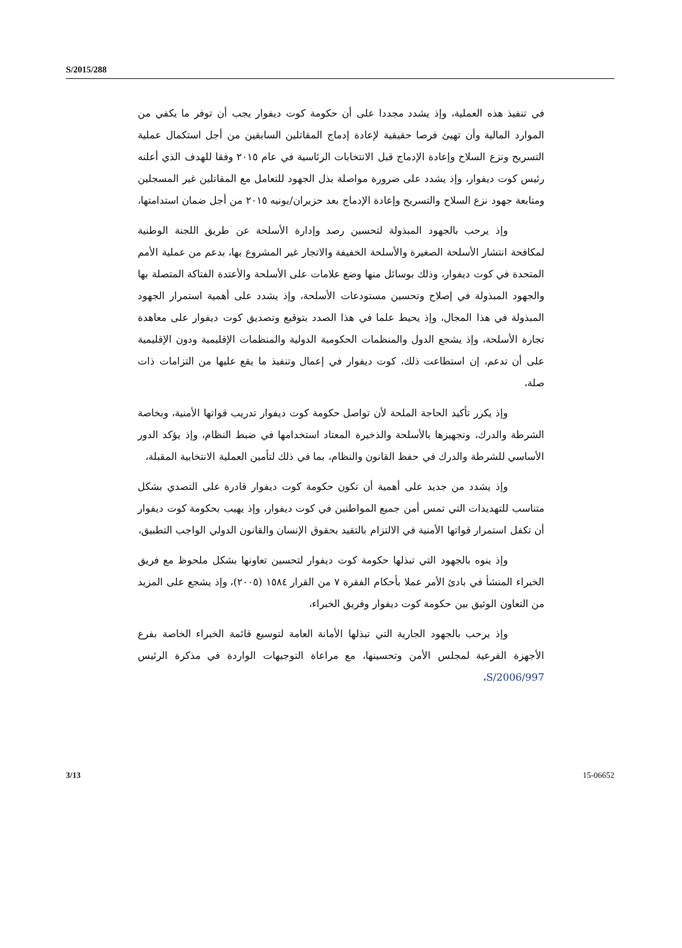S/2015/288
في تنفيذ هذه العملية، وإذ يشدد مجددا على أن حكومة كوت ديفوار يجب أن توفر ما يكفي من الموارد المالية وأن تهيئ فرصا حقيقية لإعادة إدماج المقاتلين السابقين من أجل استكمال عملية التسريح ونزع السلاح وإعادة الإدماج قبل الانتخابات الرئاسية في عام ٢٠١٥ وفقا للهدف الذي أعلنه رئيس كوت ديفوار، وإذ يشدد على ضرورة مواصلة بذل الجهود للتعامل مع المقاتلين غير المسجلين ومتابعة جهود نزع السلاح والتسريح وإعادة الإدماج بعد حزيران/يونيه ٢٠١٥ من أجل ضمان استدامتها،
وإذ يرحب بالجهود المبذولة لتحسين رصد وإدارة الأسلحة عن طريق اللجنة الوطنية لمكافحة انتشار الأسلحة الصغيرة والأسلحة الخفيفة والاتجار غير المشروع بها، بدعم من عملية الأمم المتحدة في كوت ديفوار، وذلك بوسائل منها وضع علامات على الأسلحة والأعتدة الفتاكة المتصلة بها والجهود المبذولة في إصلاح وتحسين مستودعات الأسلحة، وإذ يشدد على أهمية استمرار الجهود المبذولة في هذا المجال، وإذ يحيط علما في هذا الصدد بتوقيع وتصديق كوت ديفوار على معاهدة تجارة الأسلحة، وإذ يشجع الدول والمنظمات الحكومية الدولية والمنظمات الإقليمية ودون الإقليمية على أن تدعم، إن استطاعت ذلك، كوت ديفوار في إعمال وتنفيذ ما يقع عليها من التزامات ذات صلة،
وإذ يكرر تأكيد الحاجة الملحة لأن تواصل حكومة كوت ديفوار تدريب قواتها الأمنية، وبخاصة الشرطة والدرك، وتجهيزها بالأسلحة والذخيرة المعتاد استخدامها في ضبط النظام، وإذ يؤكد الدور الأساسي للشرطة والدرك في حفظ القانون والنظام، بما في ذلك لتأمين العملية الانتخابية المقبلة،
وإذ يشدد من جديد على أهمية أن تكون حكومة كوت ديفوار قادرة على التصدي بشكل متناسب للتهديدات التي تمس أمن جميع المواطنين في كوت ديفوار، وإذ يهيب بحكومة كوت ديفوار أن تكفل استمرار قواتها الأمنية في الالتزام بالتقيد بحقوق الإنسان والقانون الدولي الواجب التطبيق،
وإذ ينوه بالجهود التي تبذلها حكومة كوت ديفوار لتحسين تعاونها بشكل ملحوظ مع فريق الخبراء المنشأ في بادئ الأمر عملا بأحكام الفقرة ٧ من القرار ١٥٨٤ (٢٠٠٥)، وإذ يشجع على المزيد من التعاون الوثيق بين حكومة كوت ديفوار وفريق الخبراء،
وإذ يرحب بالجهود الجارية التي تبذلها الأمانة العامة لتوسيع قائمة الخبراء الخاصة بفرع الأجهزة الفرعية لمجلس الأمن وتحسينها، مع مراعاة التوجيهات الواردة في مذكرة الرئيس S/2006/997،
3/13 15-06652